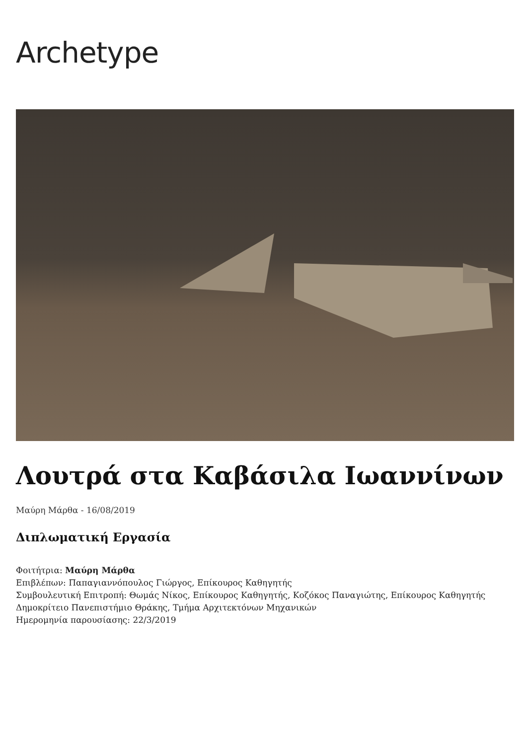Archetype
Λουτρά στα Καβάσιλα Ιωαννίνων
Μαύρη Μάρθα - 16/08/2019
Διπλωματική Εργασία
Φοιτήτρια: Μαύρη Μάρθα
Επιβλέπων: Παπαγιαννόπουλος Γιώργος, Επίκουρος Καθηγητής
Συμβουλευτική Επιτροπή: Θωμάς Νίκος, Επίκουρος Καθηγητής, Κοζόκος Παναγιώτης, Επίκουρος Καθηγητής
Δημοκρίτειο Πανεπιστήμιο Θράκης, Τμήμα Αρχιτεκτόνων Μηχανικών
Ημερομηνία παρουσίασης: 22/3/2019